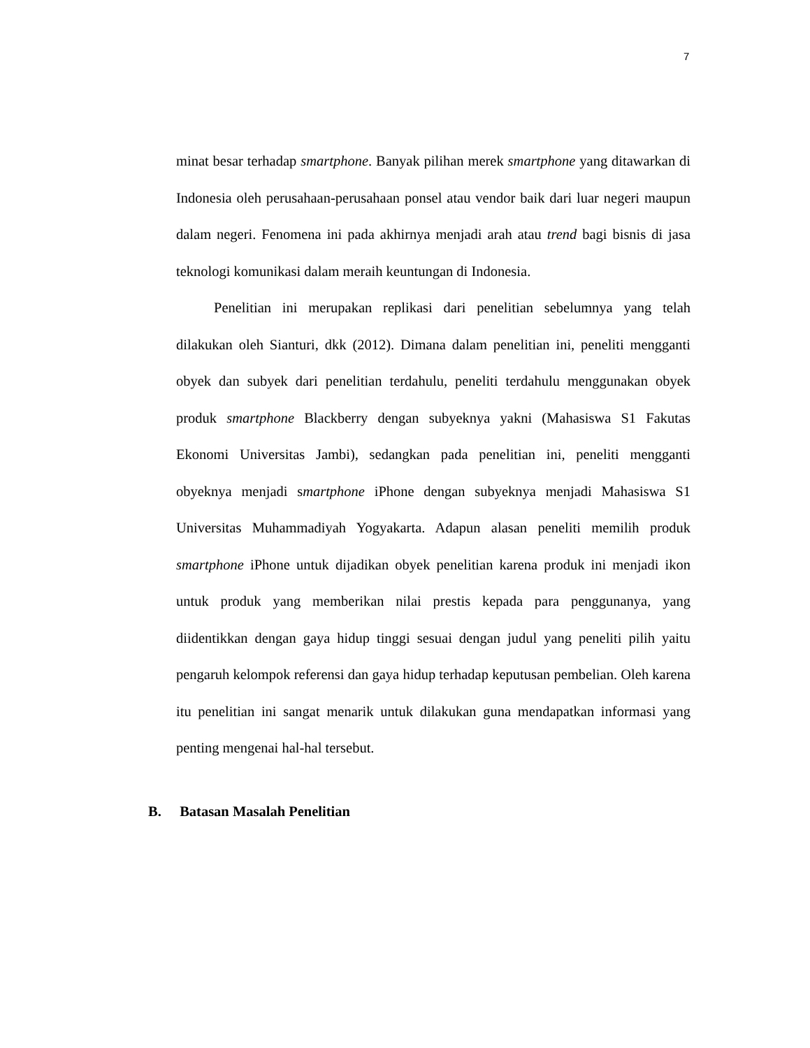7
minat besar terhadap smartphone. Banyak pilihan merek smartphone yang ditawarkan di Indonesia oleh perusahaan-perusahaan ponsel atau vendor baik dari luar negeri maupun dalam negeri. Fenomena ini pada akhirnya menjadi arah atau trend bagi bisnis di jasa teknologi komunikasi dalam meraih keuntungan di Indonesia.
Penelitian ini merupakan replikasi dari penelitian sebelumnya yang telah dilakukan oleh Sianturi, dkk (2012). Dimana dalam penelitian ini, peneliti mengganti obyek dan subyek dari penelitian terdahulu, peneliti terdahulu menggunakan obyek produk smartphone Blackberry dengan subyeknya yakni (Mahasiswa S1 Fakutas Ekonomi Universitas Jambi), sedangkan pada penelitian ini, peneliti mengganti obyeknya menjadi smartphone iPhone dengan subyeknya menjadi Mahasiswa S1 Universitas Muhammadiyah Yogyakarta. Adapun alasan peneliti memilih produk smartphone iPhone untuk dijadikan obyek penelitian karena produk ini menjadi ikon untuk produk yang memberikan nilai prestis kepada para penggunanya, yang diidentikkan dengan gaya hidup tinggi sesuai dengan judul yang peneliti pilih yaitu pengaruh kelompok referensi dan gaya hidup terhadap keputusan pembelian. Oleh karena itu penelitian ini sangat menarik untuk dilakukan guna mendapatkan informasi yang penting mengenai hal-hal tersebut.
B. Batasan Masalah Penelitian